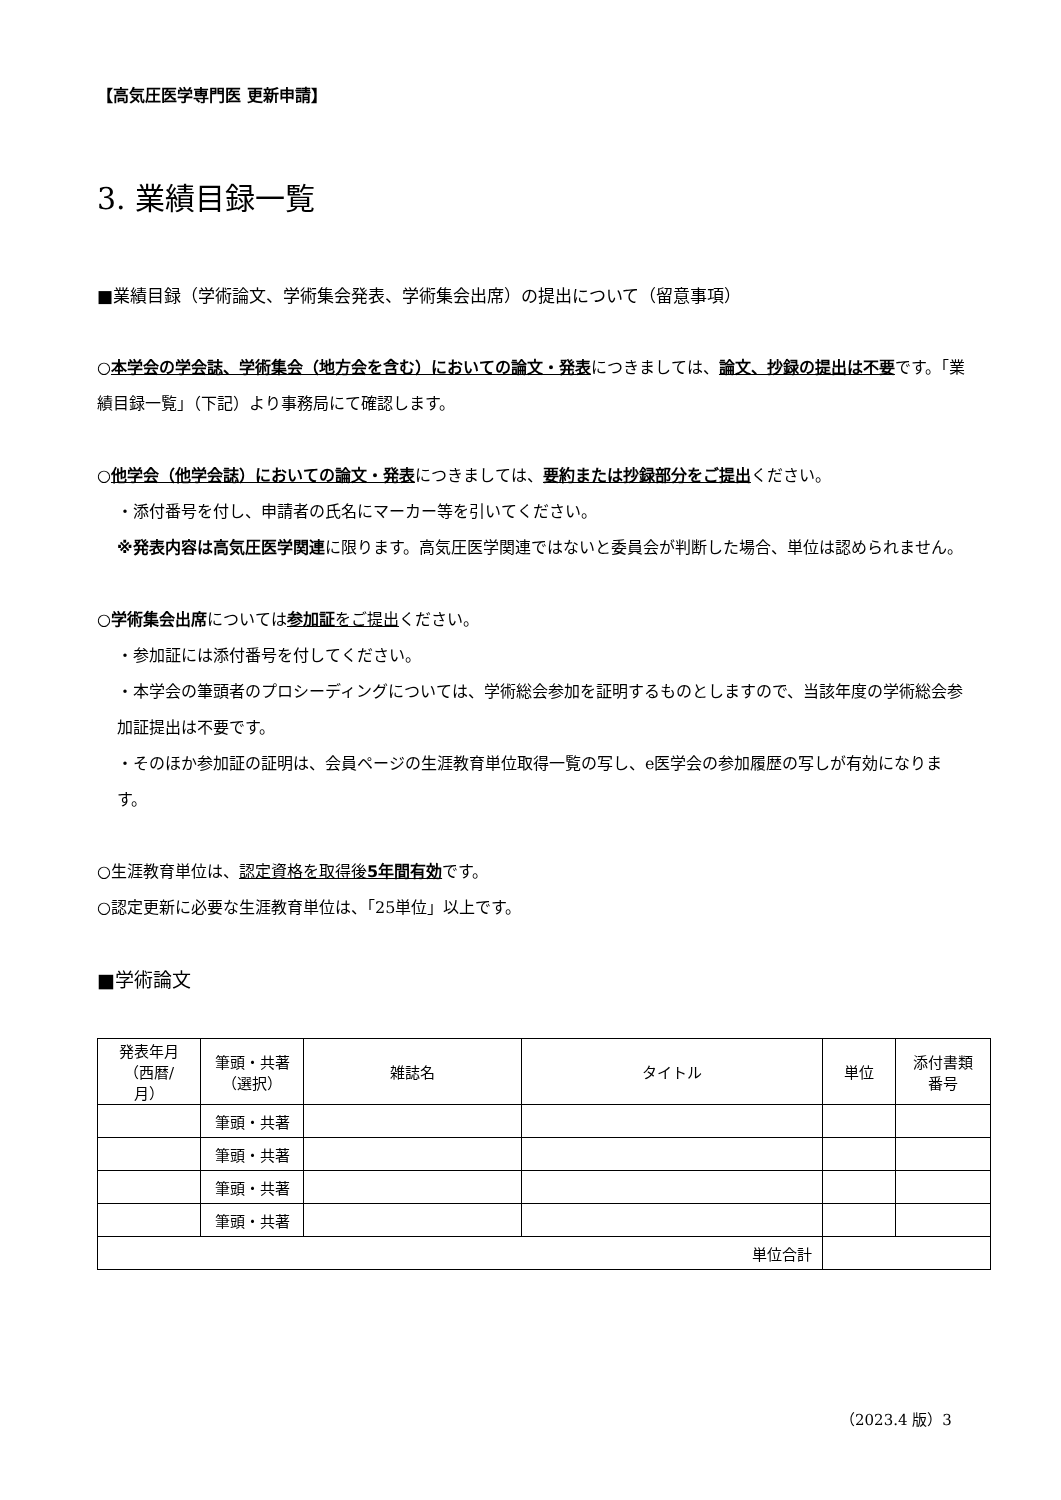【高気圧医学専門医 更新申請】
3. 業績目録一覧
■業績目録（学術論文、学術集会発表、学術集会出席）の提出について（留意事項）
○本学会の学会誌、学術集会（地方会を含む）においての論文・発表につきましては、論文、抄録の提出は不要です。「業績目録一覧」（下記）より事務局にて確認します。
○他学会（他学会誌）においての論文・発表につきましては、要約または抄録部分をご提出ください。
・添付番号を付し、申請者の氏名にマーカー等を引いてください。
※発表内容は高気圧医学関連に限ります。高気圧医学関連ではないと委員会が判断した場合、単位は認められません。
○学術集会出席については参加証をご提出ください。
・参加証には添付番号を付してください。
・本学会の筆頭者のプロシーディングについては、学術総会参加を証明するものとしますので、当該年度の学術総会参加証提出は不要です。
・そのほか参加証の証明は、会員ページの生涯教育単位取得一覧の写し、e医学会の参加履歴の写しが有効になります。
○生涯教育単位は、認定資格を取得後5年間有効です。
○認定更新に必要な生涯教育単位は、「25単位」以上です。
■学術論文
| 発表年月 （西暦/ 月） | 筆頭・共著 （選択） | 雑誌名 | タイトル | 単位 | 添付書類 番号 |
| --- | --- | --- | --- | --- | --- |
| | 筆頭・共著 | | | | |
| | 筆頭・共著 | | | | |
| | 筆頭・共著 | | | | |
| | 筆頭・共著 | | | | |
| 単位合計 | | | | | |
（2023.4 版）3